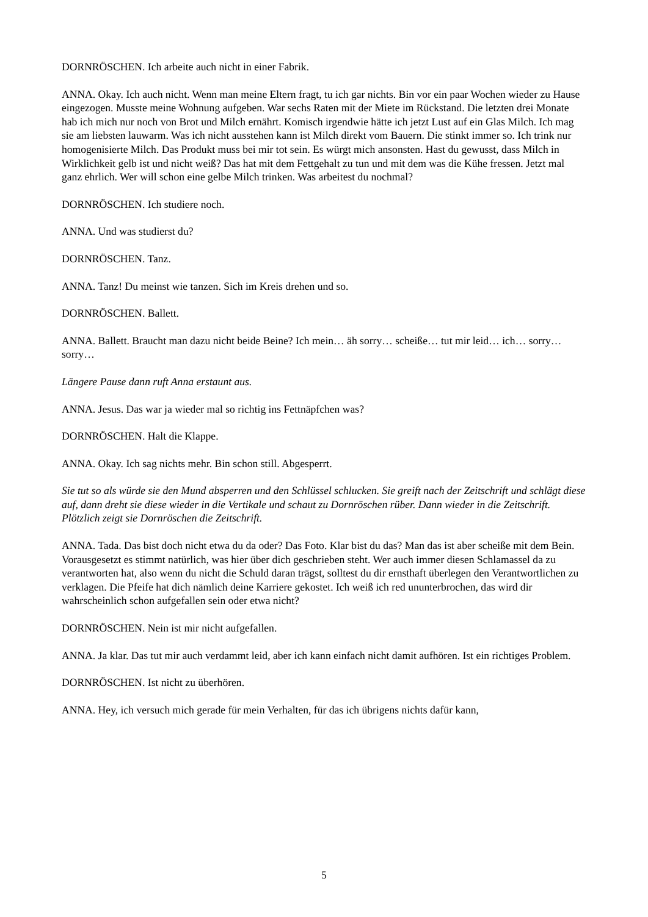DORNRÖSCHEN. Ich arbeite auch nicht in einer Fabrik.
ANNA. Okay. Ich auch nicht. Wenn man meine Eltern fragt, tu ich gar nichts. Bin vor ein paar Wochen wieder zu Hause eingezogen. Musste meine Wohnung aufgeben. War sechs Raten mit der Miete im Rückstand. Die letzten drei Monate hab ich mich nur noch von Brot und Milch ernährt. Komisch irgendwie hätte ich jetzt Lust auf ein Glas Milch. Ich mag sie am liebsten lauwarm. Was ich nicht ausstehen kann ist Milch direkt vom Bauern. Die stinkt immer so. Ich trink nur homogenisierte Milch. Das Produkt muss bei mir tot sein. Es würgt mich ansonsten. Hast du gewusst, dass Milch in Wirklichkeit gelb ist und nicht weiß? Das hat mit dem Fettgehalt zu tun und mit dem was die Kühe fressen. Jetzt mal ganz ehrlich. Wer will schon eine gelbe Milch trinken. Was arbeitest du nochmal?
DORNRÖSCHEN. Ich studiere noch.
ANNA. Und was studierst du?
DORNRÖSCHEN. Tanz.
ANNA. Tanz! Du meinst wie tanzen. Sich im Kreis drehen und so.
DORNRÖSCHEN. Ballett.
ANNA. Ballett. Braucht man dazu nicht beide Beine? Ich mein… äh sorry… scheiße… tut mir leid… ich… sorry… sorry…
Längere Pause dann ruft Anna erstaunt aus.
ANNA. Jesus. Das war ja wieder mal so richtig ins Fettnäpfchen was?
DORNRÖSCHEN. Halt die Klappe.
ANNA. Okay. Ich sag nichts mehr. Bin schon still. Abgesperrt.
Sie tut so als würde sie den Mund absperren und den Schlüssel schlucken. Sie greift nach der Zeitschrift und schlägt diese auf, dann dreht sie diese wieder in die Vertikale und schaut zu Dornröschen rüber. Dann wieder in die Zeitschrift. Plötzlich zeigt sie Dornröschen die Zeitschrift.
ANNA. Tada. Das bist doch nicht etwa du da oder? Das Foto. Klar bist du das? Man das ist aber scheiße mit dem Bein. Vorausgesetzt es stimmt natürlich, was hier über dich geschrieben steht. Wer auch immer diesen Schlamassel da zu verantworten hat, also wenn du nicht die Schuld daran trägst, solltest du dir ernsthaft überlegen den Verantwortlichen zu verklagen. Die Pfeife hat dich nämlich deine Karriere gekostet. Ich weiß ich red ununterbrochen, das wird dir wahrscheinlich schon aufgefallen sein oder etwa nicht?
DORNRÖSCHEN. Nein ist mir nicht aufgefallen.
ANNA. Ja klar. Das tut mir auch verdammt leid, aber ich kann einfach nicht damit aufhören. Ist ein richtiges Problem.
DORNRÖSCHEN. Ist nicht zu überhören.
ANNA. Hey, ich versuch mich gerade für mein Verhalten, für das ich übrigens nichts dafür kann,
5